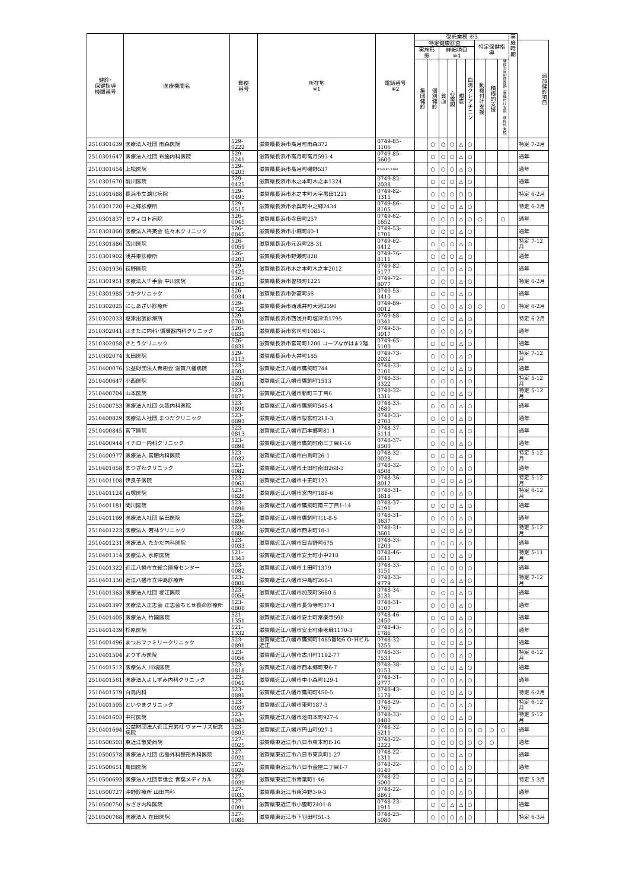| 健診･ 保健指導 機関番号 | 医療機関名 | 郵便 番号 | 所在地 ※1 | 電話番号 ※2 | 受託業務 ※3 | | | | | | | | | 実 施 時 期 | |
| --- | --- | --- | --- | --- | --- | --- | --- | --- | --- | --- | --- | --- | --- | --- | --- |
| | | | | | 特定健康診査 | | | | | | 特定保健指導 | | | | 追加健診項目 |
| | | | | | 実施形態 | | 詳細項目 ※4 | | | | | | | | |
| | | | | | 集団健診 | 個別健診 | 貧血 | 心電図 | 眼底 | 血清クレアチニン | 動機付け支援 | 積極的支援 | 健診当日初回面接（動機付け支援、積極的支援） | | |
| 2510301639 | 医療法人社団 雨森医院 | 529-0222 | 滋賀県長浜市高月町雨森372 | 0749-85-3106 | | ○ | ○ | ○ | △ | ○ | | | | | 特定 7-2月 |
| 2510301647 | 医療法人社団 布施内科医院 | 529-0241 | 滋賀県長浜市高月町高月593-4 | 0749-85-5600 | | ○ | ○ | ○ | △ | ○ | | | | | 通年 |
| 2510301654 | 上松医院 | 529-0203 | 滋賀県長浜市高月町磯野537 | 0749-85-3189 | | ○ | ○ | ○ | △ | ○ | | | | | 通年 |
| 2510301670 | 前川医院 | 529-0425 | 滋賀県長浜市木之本町木之本1324 | 0749-82-2038 | | ○ | ○ | ○ | △ | ○ | | | | | 通年 |
| 2510301688 | 長浜市立湖北病院 | 529-0493 | 滋賀県長浜市木之本町大字黒田1221 | 0749-82-3315 | | ○ | ○ | ○ | ○ | ○ | | | | | 特定 6-2月 |
| 2510301720 | 中之郷診療所 | 529-0515 | 滋賀県長浜市余呉町中之郷2434 | 0749-86-8105 | | ○ | ○ | ○ | △ | ○ | | | | | 特定 6-2月 |
| 2510301837 | セフィロト病院 | 526-0045 | 滋賀県長浜市寺田町257 | 0749-62-1652 | | ○ | ○ | ○ | △ | ○ | ○ | | ○ | | 通年 |
| 2510301860 | 医療法人柊英会 佐々木クリニック | 526-0845 | 滋賀県長浜市小堀町80-1 | 0749-53-1701 | | ○ | ○ | ○ | △ | ○ | | | | | 通年 |
| 2510301886 | 西川医院 | 526-0059 | 滋賀県長浜市元浜町28-31 | 0749-62-4412 | | ○ | ○ | ○ | △ | ○ | | | | | 特定 7-12月 |
| 2510301902 | 浅井東診療所 | 526-0203 | 滋賀県長浜市野瀬町828 | 0749-76-8111 | | ○ | ○ | ○ | △ | ○ | | | | | 通年 |
| 2510301936 | 荻野医院 | 529-0425 | 滋賀県長浜市木之本町木之本2012 | 0749-82-5177 | | ○ | ○ | ○ | △ | ○ | | | | | 通年 |
| 2510301951 | 医療法人千手会 中川医院 | 526-0103 | 滋賀県長浜市曽根町1225 | 0749-72-8077 | | ○ | ○ | ○ | △ | ○ | | | | | 特定 6-2月 |
| 2510301985 | つかクリニック | 526-0034 | 滋賀県長浜市弥高町56 | 0749-53-3410 | | ○ | ○ | ○ | △ | ○ | | | | | 通年 |
| 2510302025 | にしあざい診療所 | 529-0721 | 滋賀県長浜市西浅井町大浦2590 | 0749-89-0012 | | ○ | ○ | ○ | △ | ○ | ○ | | ○ | | 特定 6-2月 |
| 2510302033 | 塩津出張診療所 | 529-0701 | 滋賀県長浜市西浅井町塩津浜1795 | 0749-88-0341 | | ○ | ○ | ○ | △ | ○ | | | | | 特定 6-2月 |
| 2510302041 | はまたに内科･循環器内科クリニック | 526-0831 | 滋賀県長浜市宮司町1085-1 | 0749-53-3017 | | ○ | ○ | ○ | △ | ○ | | | | | 通年 |
| 2510302058 | きとうクリニック | 526-0831 | 滋賀県長浜市宮司町1200 コープながはま2階 | 0749-65-5100 | | ○ | ○ | ○ | △ | ○ | | | | | 通年 |
| 2510302074 | 太田医院 | 529-0113 | 滋賀県長浜市大井町185 | 0749-73-2032 | | ○ | ○ | ○ | △ | ○ | | | | | 特定 7-12月 |
| 2510400076 | 公益財団法人青樹会 滋賀八幡病院 | 523-8503 | 滋賀県近江八幡市鷹飼町744 | 0748-33-7101 | | ○ | ○ | ○ | △ | ○ | | | | | 通年 |
| 2510400647 | 小西医院 | 523-0891 | 滋賀県近江八幡市鷹飼町1513 | 0748-33-3322 | | ○ | ○ | ○ | △ | ○ | | | | | 特定 5-12月 |
| 2510400704 | 山本医院 | 523-0871 | 滋賀県近江八幡市新町三丁目6 | 0748-32-3311 | | ○ | ○ | ○ | △ | ○ | | | | | 特定 5-12月 |
| 2510400753 | 医療法人社団 久我内科医院 | 523-0891 | 滋賀県近江八幡市鷹飼町545-4 | 0748-33-2680 | | ○ | ○ | ○ | △ | ○ | | | | | 通年 |
| 2510400829 | 医療法人社団 まつだクリニック | 523-0893 | 滋賀県近江八幡市桜宮町211-3 | 0748-33-2703 | | ○ | ○ | ○ | △ | ○ | | | | | 通年 |
| 2510400845 | 宮下医院 | 523-0813 | 滋賀県近江八幡市西本郷町81-1 | 0748-37-5114 | | ○ | ○ | ○ | △ | ○ | | | | | 通年 |
| 2510400944 | イチロー内科クリニック | 523-0898 | 滋賀県近江八幡市鷹飼町南三丁目1-16 | 0748-37-8500 | | ○ | ○ | ○ | △ | ○ | | | | | 通年 |
| 2510400977 | 医療法人 宮腰内科医院 | 523-0032 | 滋賀県近江八幡市白鳥町26-1 | 0748-32-0028 | | ○ | ○ | ○ | △ | ○ | | | | | 特定 5-12月 |
| 2510401058 | まつざわクリニック | 523-0082 | 滋賀県近江八幡市土田町南田268-3 | 0748-32-4508 | | ○ | ○ | ○ | △ | ○ | | | | | 通年 |
| 2510401108 | 伊良子医院 | 523-0063 | 滋賀県近江八幡市十王町123 | 0748-36-8012 | | ○ | ○ | ○ | △ | ○ | | | | | 特定 5-12月 |
| 2510401124 | 石塚医院 | 523-0828 | 滋賀県近江八幡市宮内町188-6 | 0748-31-3618 | | ○ | ○ | ○ | △ | ○ | | | | | 特定 6-12月 |
| 2510401181 | 関川医院 | 523-0898 | 滋賀県近江八幡市鷹飼町南三丁目1-14 | 0748-37-6191 | | ○ | ○ | ○ | △ | ○ | | | | | 通年 |
| 2510401199 | 医療法人社団 柴田医院 | 523-0896 | 滋賀県近江八幡市鷹飼町北1-8-6 | 0748-31-3637 | | ○ | ○ | ○ | △ | ○ | | | | | 通年 |
| 2510401223 | 医療法人 若林クリニック | 523-0886 | 滋賀県近江八幡市西末町18-1 | 0748-31-3601 | | ○ | ○ | ○ | △ | ○ | | | | | 特定 5-12月 |
| 2510401231 | 医療法人 たかだ内科医院 | 523-0033 | 滋賀県近江八幡市日吉野町675 | 0748-33-1203 | | ○ | ○ | ○ | △ | ○ | | | | | 通年 |
| 2510401314 | 医療法人 水原医院 | 521-1343 | 滋賀県近江八幡市安土町小中218 | 0748-46-6611 | | ○ | ○ | ○ | △ | ○ | | | | | 特定 5-11月 |
| 2510401322 | 近江八幡市立総合医療センター | 523-0082 | 滋賀県近江八幡市土田町1379 | 0748-33-3151 | | ○ | ○ | ○ | ○ | ○ | | | | | 通年 |
| 2510401330 | 近江八幡市立沖島診療所 | 523-0801 | 滋賀県近江八幡市沖島町268-1 | 0748-33-9779 | | ○ | ○ | △ | △ | ○ | | | | | 特定 7-12月 |
| 2510401363 | 医療法人社団 堀江医院 | 523-0058 | 滋賀県近江八幡市加茂町3660-5 | 0748-34-8131 | | ○ | ○ | ○ | △ | ○ | | | | | 通年 |
| 2510401397 | 医療法人正志会 正志会ちとせ長命診療所 | 523-0808 | 滋賀県近江八幡市長命寺町37-1 | 0748-31-0107 | | ○ | ○ | ○ | △ | ○ | | | | | 通年 |
| 2510401405 | 医療法人 竹園医院 | 521-1351 | 滋賀県近江八幡市安土町常楽寺590 | 0748-46-2450 | | ○ | ○ | ○ | △ | ○ | | | | | 通年 |
| 2510401439 | 杉原医院 | 521-1332 | 滋賀県近江八幡市安土町東老蘇1170-3 | 0748-43-1786 | | ○ | ○ | ○ | △ | ○ | | | | | 通年 |
| 2510401496 | まつおファミリークリニック | 523-0891 | 滋賀県近江八幡市鷹飼町1485番地6 O･Hビル近江 | 0748-32-3255 | | ○ | ○ | ○ | △ | ○ | | | | | 通年 |
| 2510401504 | よりずみ医院 | 523-0056 | 滋賀県近江八幡市古川町1192-77 | 0748-33-7533 | | ○ | ○ | ○ | △ | ○ | | | | | 特定 6-12月 |
| 2510401512 | 医療法人 川端医院 | 523-0818 | 滋賀県近江八幡市西本郷町東6-7 | 0748-38-0153 | | ○ | ○ | ○ | △ | ○ | | | | | 通年 |
| 2510401561 | 医療法人よしずみ内科クリニック | 523-0041 | 滋賀県近江八幡市中小森町129-1 | 0748-31-0777 | | ○ | ○ | ○ | △ | ○ | | | | | 通年 |
| 2510401579 | 白鳥内科 | 523-0891 | 滋賀県近江八幡市鷹飼町450-5 | 0748-43-1178 | | ○ | ○ | ○ | △ | ○ | | | | | 特定 6-2月 |
| 2510401595 | といやまクリニック | 523-0037 | 滋賀県近江八幡市東町187-3 | 0748-29-3760 | | ○ | ○ | ○ | △ | ○ | | | | | 特定 6-12月 |
| 2510401603 | 中村医院 | 523-0043 | 滋賀県近江八幡市池田本町927-4 | 0748-33-8480 | | ○ | ○ | ○ | △ | ○ | | | | | 特定 5-12月 |
| 2510401694 | 公益財団法人近江兄弟社 ヴォーリズ記念病院 | 523-0805 | 滋賀県近江八幡市円山町927-1 | 0748-32-5211 | | ○ | ○ | ○ | ○ | ○ | ○ | ○ | ○ | | 通年 |
| 2510500503 | 東近江敬愛病院 | 527-0025 | 滋賀県東近江市八日市東本町8-16 | 0748-22-2222 | | ○ | ○ | ○ | ○ | ○ | ○ | ○ | | | 通年 |
| 2510500578 | 医療法人社団 広島外科整形外科医院 | 527-0021 | 滋賀県東近江市八日市東浜町1-27 | 0748-22-1311 | | ○ | ○ | ○ | △ | ○ | | | | | 通年 |
| 2510500651 | 島田医院 | 527-0028 | 滋賀県東近江市八日市金屋二丁目1-7 | 0748-22-0140 | | ○ | ○ | ○ | △ | ○ | | | | | 通年 |
| 2510500693 | 医療法人社団幸信会 青葉メディカル | 527-0039 | 滋賀県東近江市青葉町1-46 | 0748-22-5000 | | ○ | ○ | ○ | △ | ○ | | | | | 特定 5-3月 |
| 2510500727 | 沖野診療所 山田内科 | 527-0033 | 滋賀県東近江市東沖野3-9-3 | 0748-22-8863 | | ○ | ○ | ○ | △ | ○ | | | | | 通年 |
| 2510500750 | おざき内科医院 | 527-0091 | 滋賀県東近江市小脇町2401-8 | 0748-23-1911 | | ○ | ○ | △ | △ | ○ | | | | | 通年 |
| 2510500768 | 医療法人 在田医院 | 527-0085 | 滋賀県東近江市下羽田町51-3 | 0748-25-5080 | | ○ | ○ | ○ | △ | ○ | | | | | 特定 6-3月 |